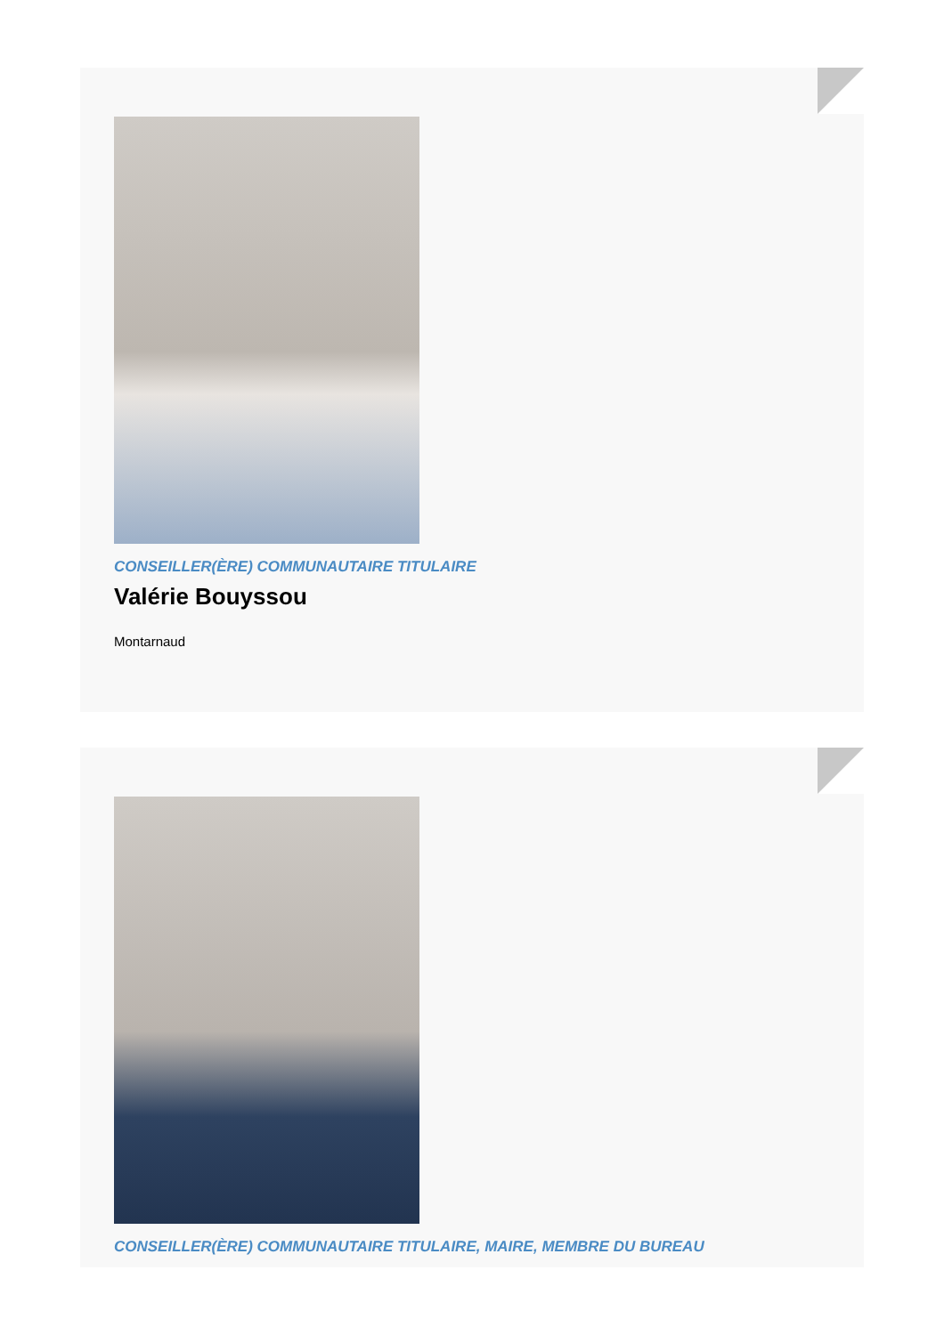CONSEILLER(ÈRE) COMMUNAUTAIRE TITULAIRE
Valérie Bouyssou
Montarnaud
CONSEILLER(ÈRE) COMMUNAUTAIRE TITULAIRE, MAIRE, MEMBRE DU BUREAU